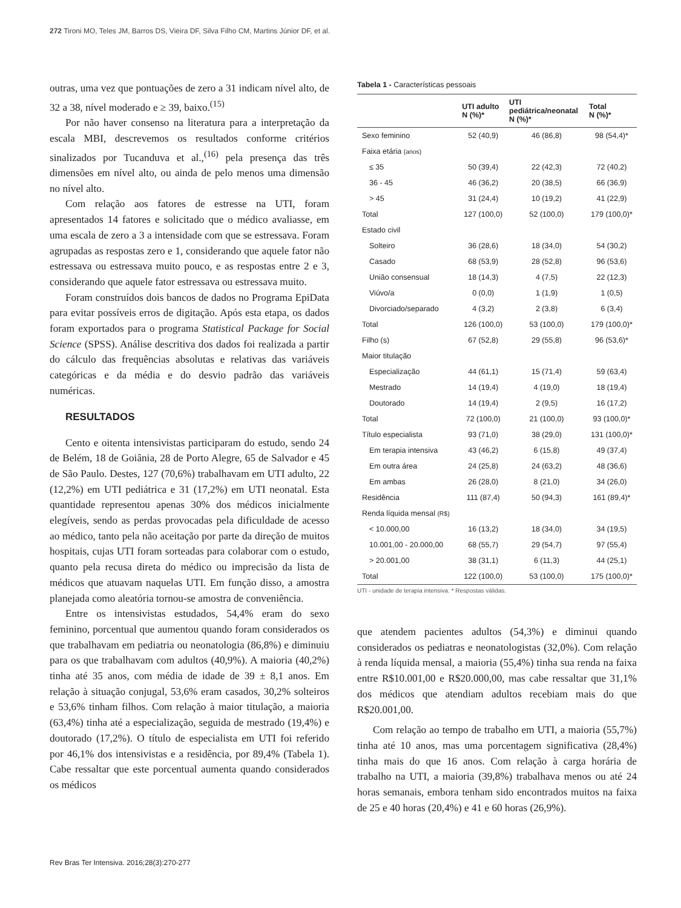272 Tironi MO, Teles JM, Barros DS, Vieira DF, Silva Filho CM, Martins Júnior DF, et al.
outras, uma vez que pontuações de zero a 31 indicam nível alto, de 32 a 38, nível moderado e ≥ 39, baixo.<sup>(15)</sup>
Por não haver consenso na literatura para a interpretação da escala MBI, descrevemos os resultados conforme critérios sinalizados por Tucanduva et al.,<sup>(16)</sup> pela presença das três dimensões em nível alto, ou ainda de pelo menos uma dimensão no nível alto.
Com relação aos fatores de estresse na UTI, foram apresentados 14 fatores e solicitado que o médico avaliasse, em uma escala de zero a 3 a intensidade com que se estressava. Foram agrupadas as respostas zero e 1, considerando que aquele fator não estressava ou estressava muito pouco, e as respostas entre 2 e 3, considerando que aquele fator estressava ou estressava muito.
Foram construídos dois bancos de dados no Programa EpiData para evitar possíveis erros de digitação. Após esta etapa, os dados foram exportados para o programa Statistical Package for Social Science (SPSS). Análise descritiva dos dados foi realizada a partir do cálculo das frequências absolutas e relativas das variáveis categóricas e da média e do desvio padrão das variáveis numéricas.
RESULTADOS
Cento e oitenta intensivistas participaram do estudo, sendo 24 de Belém, 18 de Goiânia, 28 de Porto Alegre, 65 de Salvador e 45 de São Paulo. Destes, 127 (70,6%) trabalhavam em UTI adulto, 22 (12,2%) em UTI pediátrica e 31 (17,2%) em UTI neonatal. Esta quantidade representou apenas 30% dos médicos inicialmente elegíveis, sendo as perdas provocadas pela dificuldade de acesso ao médico, tanto pela não aceitação por parte da direção de muitos hospitais, cujas UTI foram sorteadas para colaborar com o estudo, quanto pela recusa direta do médico ou imprecisão da lista de médicos que atuavam naquelas UTI. Em função disso, a amostra planejada como aleatória tornou-se amostra de conveniência.
Entre os intensivistas estudados, 54,4% eram do sexo feminino, porcentual que aumentou quando foram considerados os que trabalhavam em pediatria ou neonatologia (86,8%) e diminuiu para os que trabalhavam com adultos (40,9%). A maioria (40,2%) tinha até 35 anos, com média de idade de 39 ± 8,1 anos. Em relação à situação conjugal, 53,6% eram casados, 30,2% solteiros e 53,6% tinham filhos. Com relação à maior titulação, a maioria (63,4%) tinha até a especialização, seguida de mestrado (19,4%) e doutorado (17,2%). O título de especialista em UTI foi referido por 46,1% dos intensivistas e a residência, por 89,4% (Tabela 1). Cabe ressaltar que este porcentual aumenta quando considerados os médicos
Tabela 1 - Características pessoais
| | UTI adulto N (%)* | UTI pediátrica/neonatal N (%)* | Total N (%)* |
| --- | --- | --- | --- |
| Sexo feminino | 52 (40,9) | 46 (86,8) | 98 (54,4)* |
| Faixa etária (anos) | | | |
| ≤ 35 | 50 (39,4) | 22 (42,3) | 72 (40,2) |
| 36 - 45 | 46 (36,2) | 20 (38,5) | 66 (36,9) |
| > 45 | 31 (24,4) | 10 (19,2) | 41 (22,9) |
| Total | 127 (100,0) | 52 (100,0) | 179 (100,0)* |
| Estado civil | | | |
| Solteiro | 36 (28,6) | 18 (34,0) | 54 (30,2) |
| Casado | 68 (53,9) | 28 (52,8) | 96 (53,6) |
| União consensual | 18 (14,3) | 4 (7,5) | 22 (12,3) |
| Viúvo/a | 0 (0,0) | 1 (1,9) | 1 (0,5) |
| Divorciado/separado | 4 (3,2) | 2 (3,8) | 6 (3,4) |
| Total | 126 (100,0) | 53 (100,0) | 179 (100,0)* |
| Filho (s) | 67 (52,8) | 29 (55,8) | 96 (53,6)* |
| Maior titulação | | | |
| Especialização | 44 (61,1) | 15 (71,4) | 59 (63,4) |
| Mestrado | 14 (19,4) | 4 (19,0) | 18 (19,4) |
| Doutorado | 14 (19,4) | 2 (9,5) | 16 (17,2) |
| Total | 72 (100,0) | 21 (100,0) | 93 (100,0)* |
| Título especialista | 93 (71,0) | 38 (29,0) | 131 (100,0)* |
| Em terapia intensiva | 43 (46,2) | 6 (15,8) | 49 (37,4) |
| Em outra área | 24 (25,8) | 24 (63,2) | 48 (36,6) |
| Em ambas | 26 (28,0) | 8 (21,0) | 34 (26,0) |
| Residência | 111 (87,4) | 50 (94,3) | 161 (89,4)* |
| Renda líquida mensal (R$) | | | |
| < 10.000,00 | 16 (13,2) | 18 (34,0) | 34 (19,5) |
| 10.001,00 - 20.000,00 | 68 (55,7) | 29 (54,7) | 97 (55,4) |
| > 20.001,00 | 38 (31,1) | 6 (11,3) | 44 (25,1) |
| Total | 122 (100,0) | 53 (100,0) | 175 (100,0)* |
UTI - unidade de terapia intensiva. * Respostas válidas.
que atendem pacientes adultos (54,3%) e diminui quando considerados os pediatras e neonatologistas (32,0%). Com relação à renda líquida mensal, a maioria (55,4%) tinha sua renda na faixa entre R$10.001,00 e R$20.000,00, mas cabe ressaltar que 31,1% dos médicos que atendiam adultos recebiam mais do que R$20.001,00.
Com relação ao tempo de trabalho em UTI, a maioria (55,7%) tinha até 10 anos, mas uma porcentagem significativa (28,4%) tinha mais do que 16 anos. Com relação à carga horária de trabalho na UTI, a maioria (39,8%) trabalhava menos ou até 24 horas semanais, embora tenham sido encontrados muitos na faixa de 25 e 40 horas (20,4%) e 41 e 60 horas (26,9%).
Rev Bras Ter Intensiva. 2016;28(3):270-277